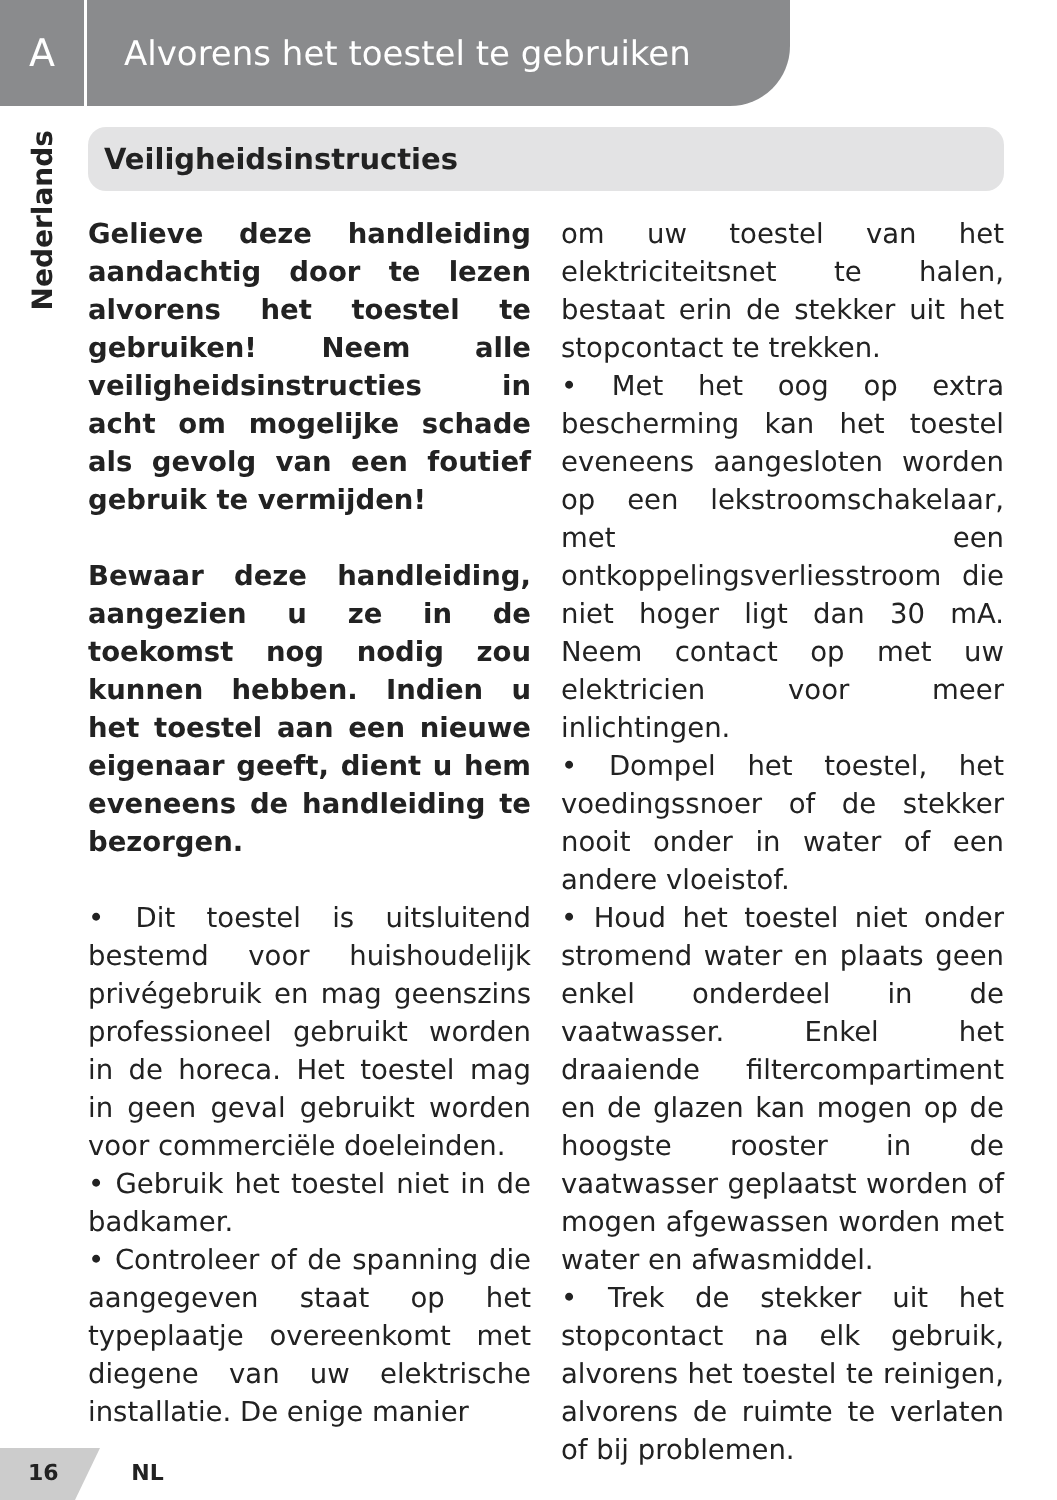A Alvorens het toestel te gebruiken
Nederlands
Veiligheidsinstructies
Gelieve deze handleiding aandachtig door te lezen alvorens het toestel te gebruiken! Neem alle veiligheidsinstructies in acht om mogelijke schade als gevolg van een foutief gebruik te vermijden!
Bewaar deze handleiding, aangezien u ze in de toekomst nog nodig zou kunnen hebben. Indien u het toestel aan een nieuwe eigenaar geeft, dient u hem eveneens de handleiding te bezorgen.
• Dit toestel is uitsluitend bestemd voor huishoudelijk privégebruik en mag geenszins professioneel gebruikt worden in de horeca. Het toestel mag in geen geval gebruikt worden voor commerciële doeleinden.
• Gebruik het toestel niet in de badkamer.
• Controleer of de spanning die aangegeven staat op het typeplaatje overeenkomt met diegene van uw elektrische installatie. De enige manier
om uw toestel van het elektriciteitsnet te halen, bestaat erin de stekker uit het stopcontact te trekken.
• Met het oog op extra bescherming kan het toestel eveneens aangesloten worden op een lekstroomschakelaar, met een ontkoppelingsverliesstroom die niet hoger ligt dan 30 mA. Neem contact op met uw elektricien voor meer inlichtingen.
• Dompel het toestel, het voedingssnoer of de stekker nooit onder in water of een andere vloeistof.
• Houd het toestel niet onder stromend water en plaats geen enkel onderdeel in de vaatwasser. Enkel het draaiende filtercompartiment en de glazen kan mogen op de hoogste rooster in de vaatwasser geplaatst worden of mogen afgewassen worden met water en afwasmiddel.
• Trek de stekker uit het stopcontact na elk gebruik, alvorens het toestel te reinigen, alvorens de ruimte te verlaten of bij problemen.
16 NL